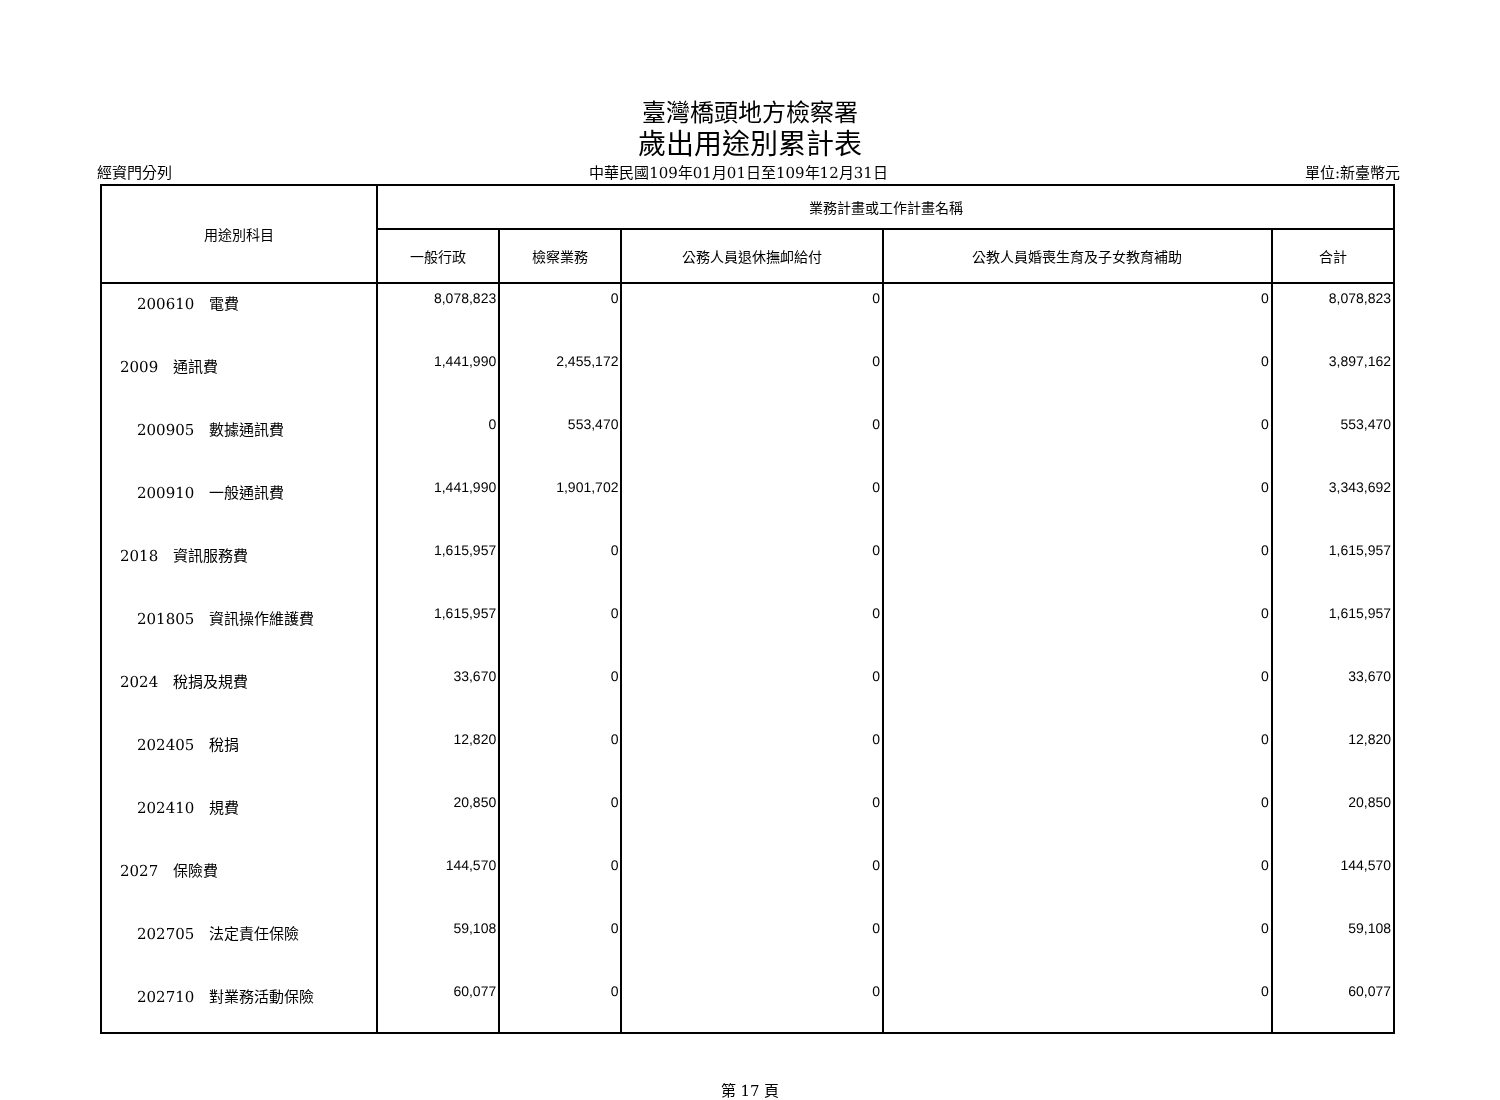臺灣橋頭地方檢察署
歲出用途別累計表
經資門分列 中華民國109年01月01日至109年12月31日 單位:新臺幣元
| 用途別科目 | 業務計畫或工作計畫名稱 | | | | |
| --- | --- | --- | --- | --- | --- |
| | 一般行政 | 檢察業務 | 公務人員退休撫卹給付 | 公教人員婚喪生育及子女教育補助 | 合計 |
| 200610 電費 | 8,078,823 | 0 | 0 | 0 | 8,078,823 |
| 2009 通訊費 | 1,441,990 | 2,455,172 | 0 | 0 | 3,897,162 |
| 200905 數據通訊費 | 0 | 553,470 | 0 | 0 | 553,470 |
| 200910 一般通訊費 | 1,441,990 | 1,901,702 | 0 | 0 | 3,343,692 |
| 2018 資訊服務費 | 1,615,957 | 0 | 0 | 0 | 1,615,957 |
| 201805 資訊操作維護費 | 1,615,957 | 0 | 0 | 0 | 1,615,957 |
| 2024 稅捐及規費 | 33,670 | 0 | 0 | 0 | 33,670 |
| 202405 稅捐 | 12,820 | 0 | 0 | 0 | 12,820 |
| 202410 規費 | 20,850 | 0 | 0 | 0 | 20,850 |
| 2027 保險費 | 144,570 | 0 | 0 | 0 | 144,570 |
| 202705 法定責任保險 | 59,108 | 0 | 0 | 0 | 59,108 |
| 202710 對業務活動保險 | 60,077 | 0 | 0 | 0 | 60,077 |
第 17 頁